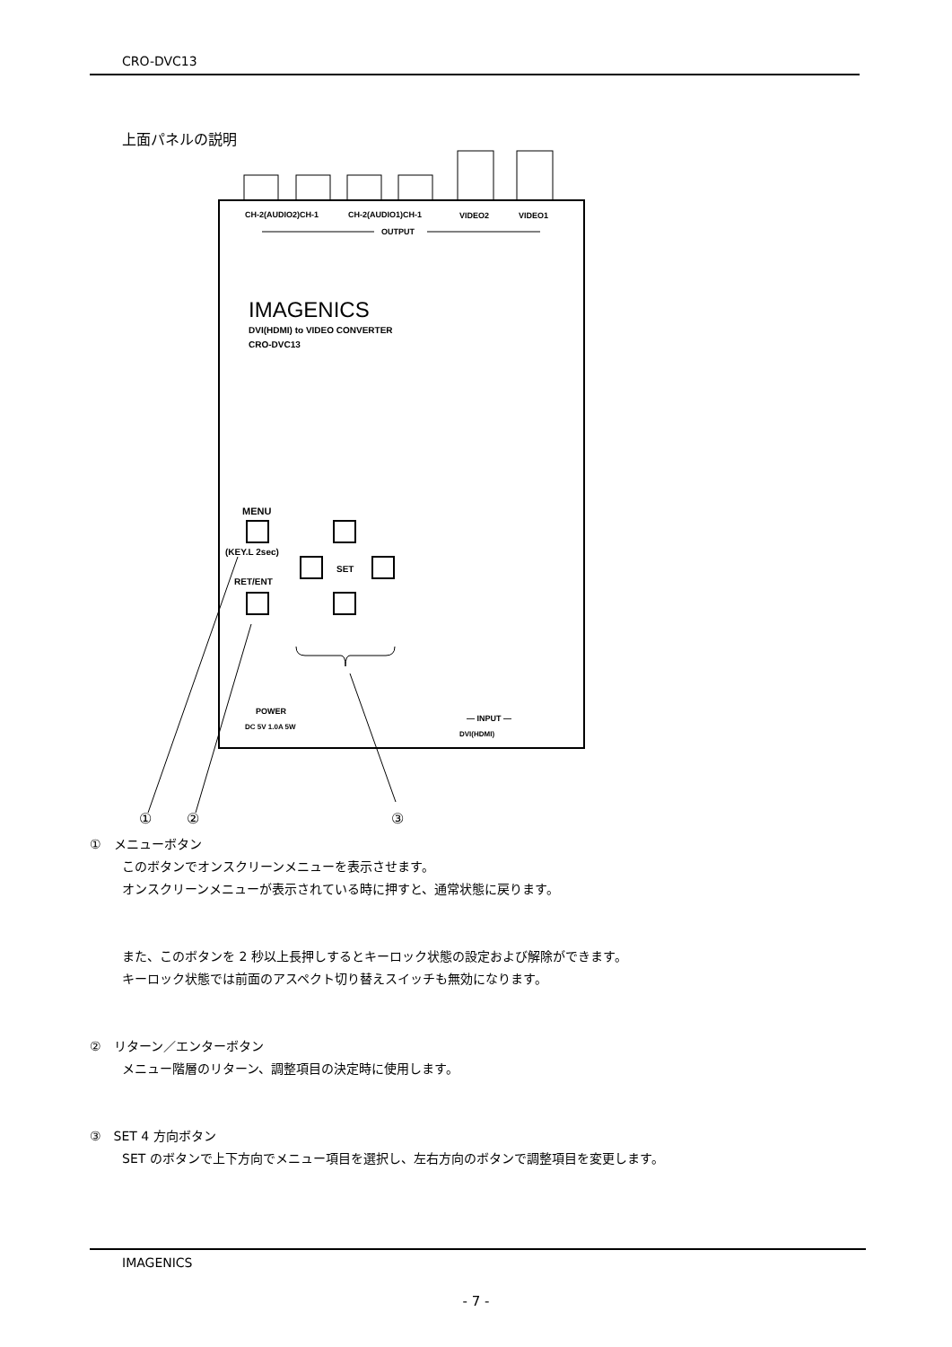CRO-DVC13
上面パネルの説明
CH-2(AUDIO2)CH-1
CH-2(AUDIO1)CH-1
VIDEO2
VIDEO1
OUTPUT
IMAGENICS
DVI(HDMI) to VIDEO CONVERTER
CRO-DVC13
MENU
(KEY.L 2sec)
RET/ENT
SET
POWER
DC 5V 1.0A 5W
— INPUT —
DVI(HDMI)
①
②
③
①　メニューボタン
このボタンでオンスクリーンメニューを表示させます。
オンスクリーンメニューが表示されている時に押すと、通常状態に戻ります。
また、このボタンを 2 秒以上長押しするとキーロック状態の設定および解除ができます。
キーロック状態では前面のアスペクト切り替えスイッチも無効になります。
②　リターン／エンターボタン
メニュー階層のリターン、調整項目の決定時に使用します。
③　SET 4 方向ボタン
SET のボタンで上下方向でメニュー項目を選択し、左右方向のボタンで調整項目を変更します。
IMAGENICS
- 7 -